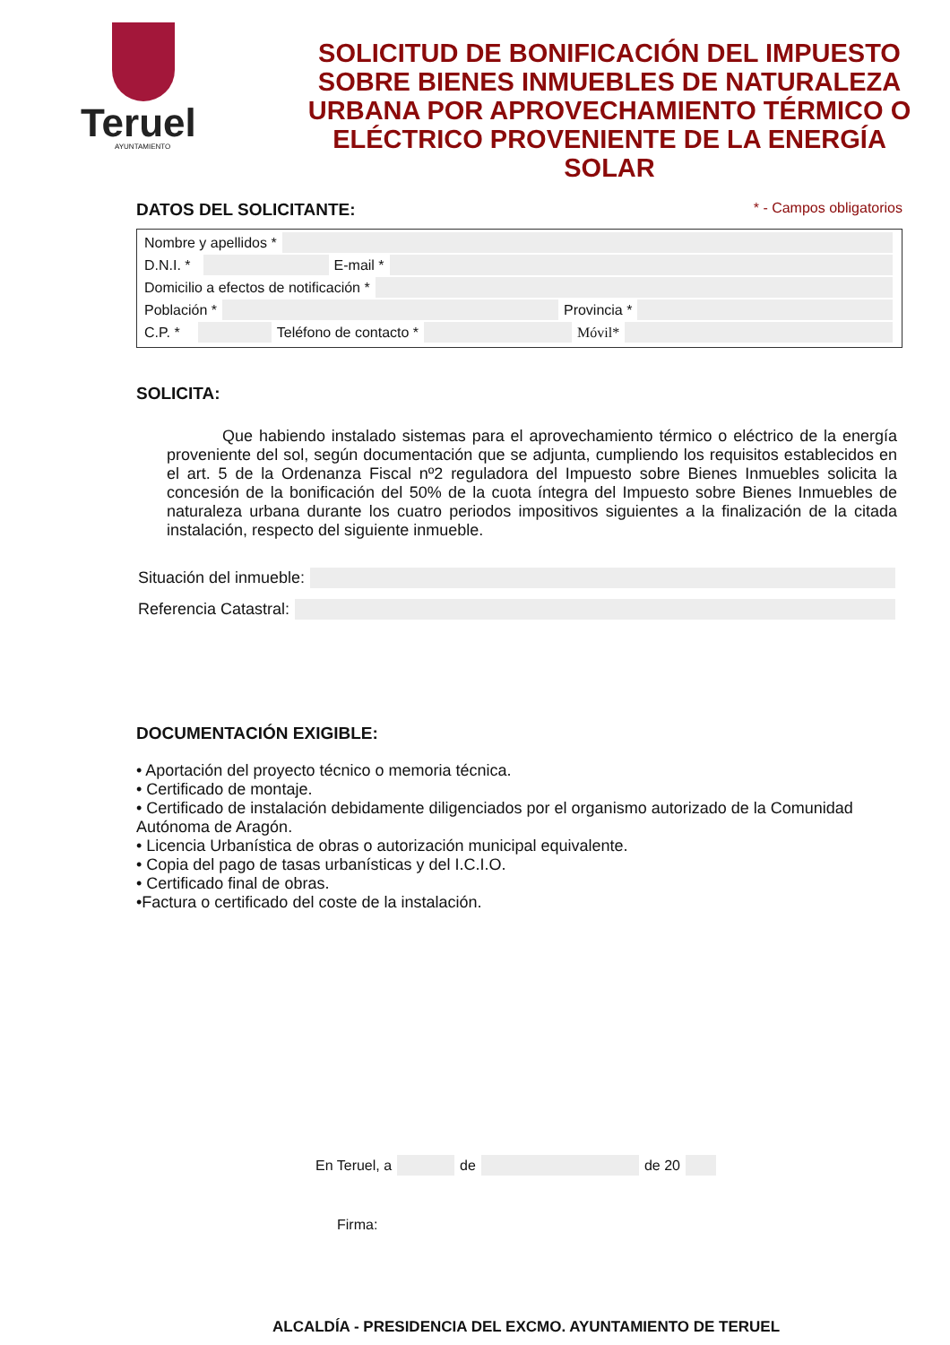Teruel
AYUNTAMIENTO
SOLICITUD DE BONIFICACIÓN DEL IMPUESTO SOBRE BIENES INMUEBLES DE NATURALEZA URBANA POR APROVECHAMIENTO TÉRMICO O ELÉCTRICO PROVENIENTE DE LA ENERGÍA SOLAR
DATOS DEL SOLICITANTE:
* - Campos obligatorios
Nombre y apellidos *
D.N.I. *
E-mail *
Domicilio a efectos de notificación *
Población *
Provincia *
C.P. *
Teléfono de contacto *
Móvil*
SOLICITA:
Que habiendo instalado sistemas para el aprovechamiento térmico o eléctrico de la energía proveniente del sol, según documentación que se adjunta, cumpliendo los requisitos establecidos en el art. 5 de la Ordenanza Fiscal nº2 reguladora del Impuesto sobre Bienes Inmuebles solicita la concesión de la bonificación del 50% de la cuota íntegra del Impuesto sobre Bienes Inmuebles de naturaleza urbana durante los cuatro periodos impositivos siguientes a la finalización de la citada instalación, respecto del siguiente inmueble.
Situación del inmueble:
Referencia Catastral:
DOCUMENTACIÓN EXIGIBLE:
• Aportación del proyecto técnico o memoria técnica.
• Certificado de montaje.
• Certificado de instalación debidamente diligenciados por el organismo autorizado de la Comunidad Autónoma de Aragón.
• Licencia Urbanística de obras o autorización municipal equivalente.
• Copia del pago de tasas urbanísticas y del I.C.I.O.
• Certificado final de obras.
•Factura o certificado del coste de la instalación.
En Teruel, a
de
de 20
Firma:
ALCALDÍA - PRESIDENCIA DEL EXCMO. AYUNTAMIENTO DE TERUEL